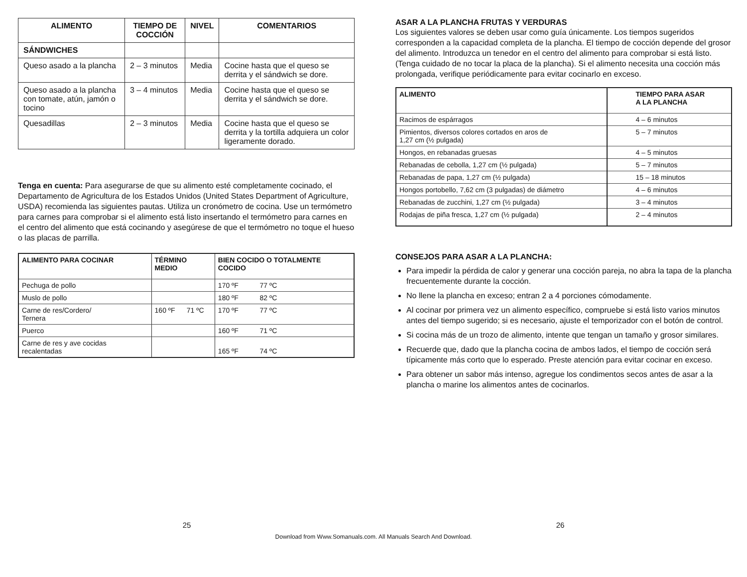| ALIMENTO | TIEMPO DE COCCIÓN | NIVEL | COMENTARIOS |
| --- | --- | --- | --- |
| SÁNDWICHES | | | |
| Queso asado a la plancha | 2 – 3 minutos | Media | Cocine hasta que el queso se derrita y el sándwich se dore. |
| Queso asado a la plancha con tomate, atún, jamón o tocino | 3 – 4 minutos | Media | Cocine hasta que el queso se derrita y el sándwich se dore. |
| Quesadillas | 2 – 3 minutos | Media | Cocine hasta que el queso se derrita y la tortilla adquiera un color ligeramente dorado. |
Tenga en cuenta: Para asegurarse de que su alimento esté completamente cocinado, el Departamento de Agricultura de los Estados Unidos (United States Department of Agriculture, USDA) recomienda las siguientes pautas. Utiliza un cronómetro de cocina. Use un termómetro para carnes para comprobar si el alimento está listo insertando el termómetro para carnes en el centro del alimento que está cocinando y asegúrese de que el termómetro no toque el hueso o las placas de parrilla.
| ALIMENTO PARA COCINAR | TÉRMINO MEDIO | BIEN COCIDO O TOTALMENTE COCIDO |
| --- | --- | --- |
| Pechuga de pollo | | 170 ºF 77 ºC |
| Muslo de pollo | | 180 ºF 82 ºC |
| Carne de res/Cordero/ Ternera | 160 ºF 71 ºC | 170 ºF 77 ºC |
| Puerco | | 160 ºF 71 ºC |
| Carne de res y ave cocidas recalentadas | | 165 ºF 74 ºC |
ASAR A LA PLANCHA FRUTAS Y VERDURAS
Los siguientes valores se deben usar como guía únicamente. Los tiempos sugeridos corresponden a la capacidad completa de la plancha. El tiempo de cocción depende del grosor del alimento. Introduzca un tenedor en el centro del alimento para comprobar si está listo. (Tenga cuidado de no tocar la placa de la plancha). Si el alimento necesita una cocción más prolongada, verifique periódicamente para evitar cocinarlo en exceso.
| ALIMENTO | TIEMPO PARA ASAR A LA PLANCHA |
| --- | --- |
| Racimos de espárragos | 4 – 6 minutos |
| Pimientos, diversos colores cortados en aros de 1,27 cm (½ pulgada) | 5 – 7 minutos |
| Hongos, en rebanadas gruesas | 4 – 5 minutos |
| Rebanadas de cebolla, 1,27 cm (½ pulgada) | 5 – 7 minutos |
| Rebanadas de papa, 1,27 cm (½ pulgada) | 15 – 18 minutos |
| Hongos portobello, 7,62 cm (3 pulgadas) de diámetro | 4 – 6 minutos |
| Rebanadas de zucchini, 1,27 cm (½ pulgada) | 3 – 4 minutos |
| Rodajas de piña fresca, 1,27 cm (½ pulgada) | 2 – 4 minutos |
CONSEJOS PARA ASAR A LA PLANCHA:
Para impedir la pérdida de calor y generar una cocción pareja, no abra la tapa de la plancha frecuentemente durante la cocción.
No llene la plancha en exceso; entran 2 a 4 porciones cómodamente.
Al cocinar por primera vez un alimento específico, compruebe si está listo varios minutos antes del tiempo sugerido; si es necesario, ajuste el temporizador con el botón de control.
Si cocina más de un trozo de alimento, intente que tengan un tamaño y grosor similares.
Recuerde que, dado que la plancha cocina de ambos lados, el tiempo de cocción será típicamente más corto que lo esperado. Preste atención para evitar cocinar en exceso.
Para obtener un sabor más intenso, agregue los condimentos secos antes de asar a la plancha o marine los alimentos antes de cocinarlos.
25 26
Download from Www.Somanuals.com. All Manuals Search And Download.